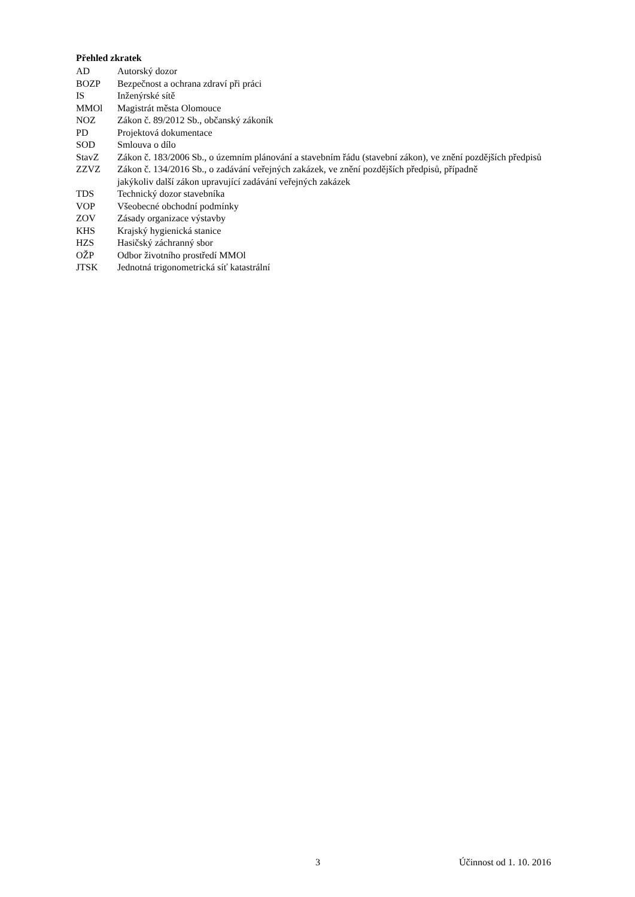Přehled zkratek
| AD | Autorský dozor |
| BOZP | Bezpečnost a ochrana zdraví při práci |
| IS | Inženýrské sítě |
| MMOl | Magistrát města Olomouce |
| NOZ | Zákon č. 89/2012 Sb., občanský zákoník |
| PD | Projektová dokumentace |
| SOD | Smlouva o dílo |
| StavZ | Zákon č. 183/2006 Sb., o územním plánování a stavebním řádu (stavební zákon), ve znění pozdějších předpisů |
| ZZVZ | Zákon č. 134/2016 Sb., o zadávání veřejných zakázek, ve znění pozdějších předpisů, případně jakýkoliv další zákon upravující zadávání veřejných zakázek |
| TDS | Technický dozor stavebníka |
| VOP | Všeobecné obchodní podmínky |
| ZOV | Zásady organizace výstavby |
| KHS | Krajský hygienická stanice |
| HZS | Hasičský záchranný sbor |
| OŽP | Odbor životního prostředí MMOl |
| JTSK | Jednotná trigonometrická síť katastrální |
3 Účinnost od 1. 10. 2016